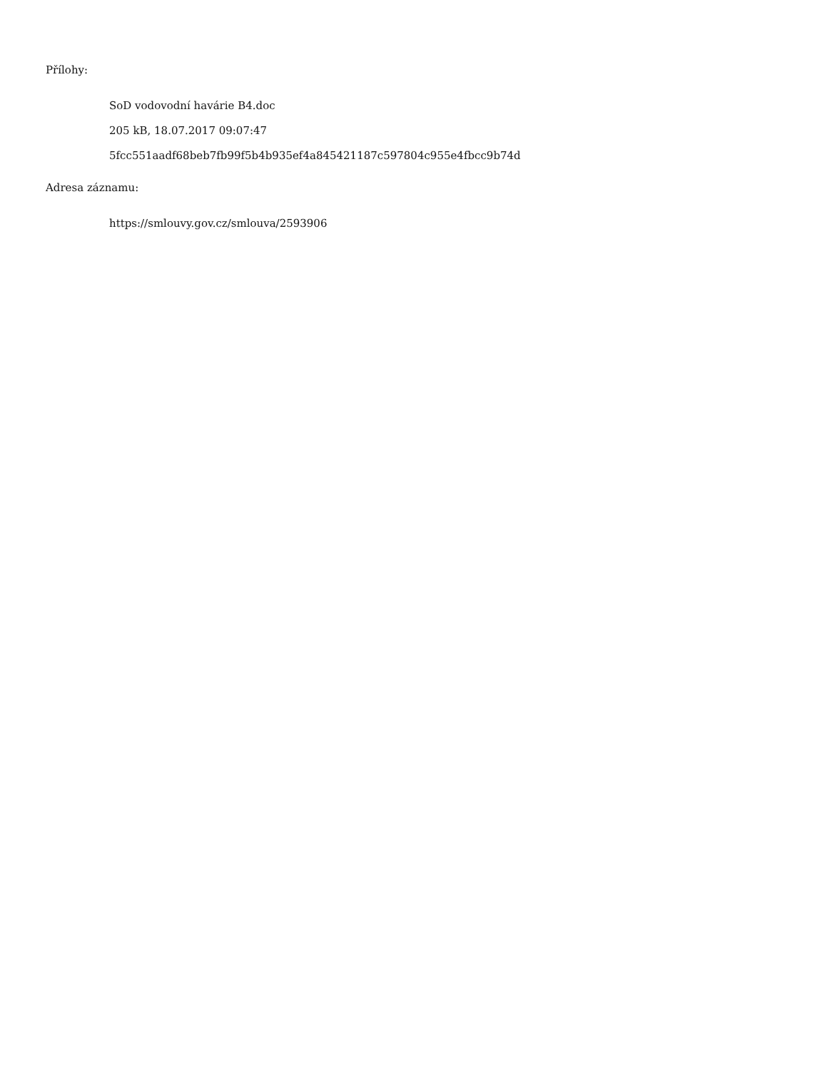Přílohy:
SoD vodovodní havárie B4.doc
205 kB, 18.07.2017 09:07:47
5fcc551aadf68beb7fb99f5b4b935ef4a845421187c597804c955e4fbcc9b74d
Adresa záznamu:
https://smlouvy.gov.cz/smlouva/2593906